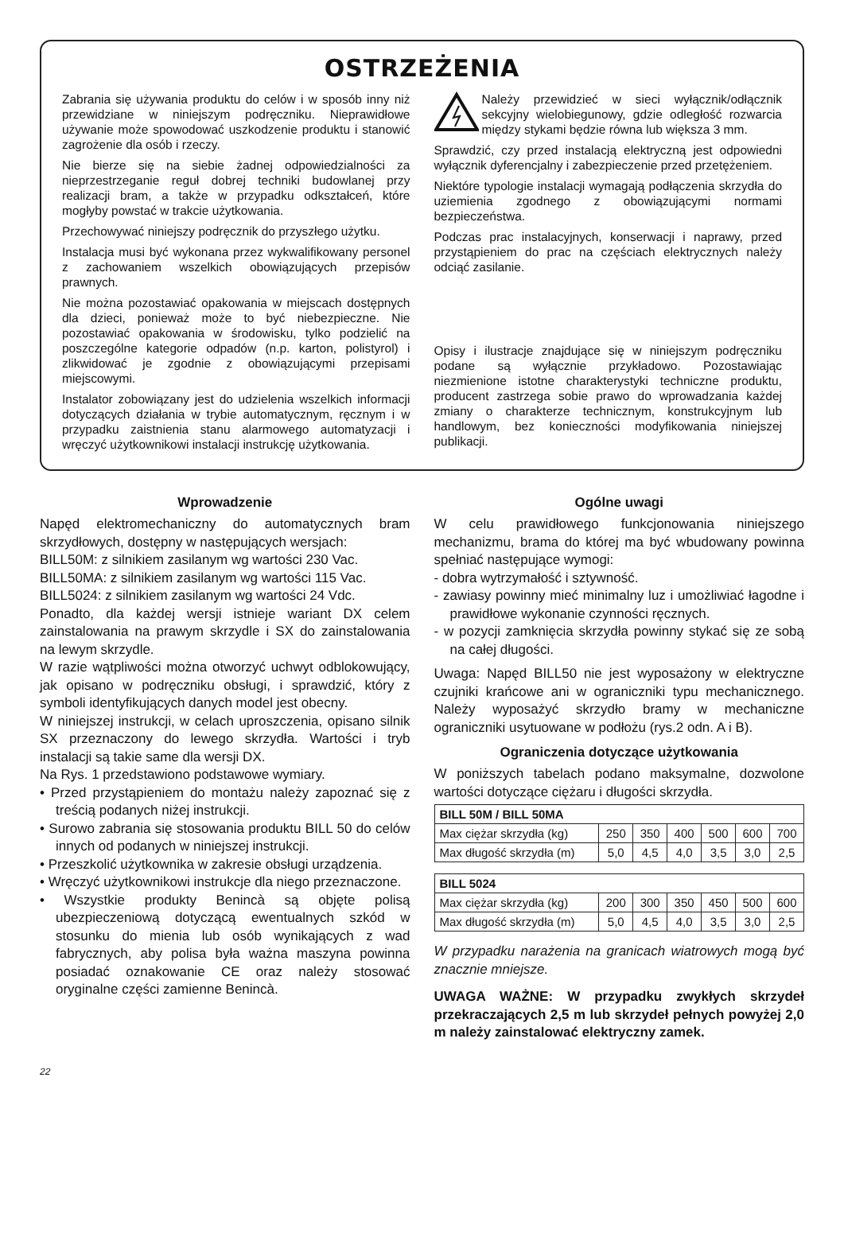OSTRZEŻENIA
Zabrania się używania produktu do celów i w sposób inny niż przewidziane w niniejszym podręczniku. Nieprawidłowe używanie może spowodować uszkodzenie produktu i stanowić zagrożenie dla osób i rzeczy.
Nie bierze się na siebie żadnej odpowiedzialności za nieprzestrzeganie reguł dobrej techniki budowlanej przy realizacji bram, a także w przypadku odkształceń, które mogłyby powstać w trakcie użytkowania.
Przechowywać niniejszy podręcznik do przyszłego użytku.
Instalacja musi być wykonana przez wykwalifikowany personel z zachowaniem wszelkich obowiązujących przepisów prawnych.
Nie można pozostawiać opakowania w miejscach dostępnych dla dzieci, ponieważ może to być niebezpieczne. Nie pozostawiać opakowania w środowisku, tylko podzielić na poszczególne kategorie odpadów (n.p. karton, polistyrol) i zlikwidować je zgodnie z obowiązującymi przepisami miejscowymi.
Instalator zobowiązany jest do udzielenia wszelkich informacji dotyczących działania w trybie automatycznym, ręcznym i w przypadku zaistnienia stanu alarmowego automatyzacji i wręczyć użytkownikowi instalacji instrukcję użytkowania.
Należy przewidzieć w sieci wyłącznik/odłącznik sekcyjny wielobiegunowy, gdzie odległość rozwarcia między stykami będzie równa lub większa 3 mm.
Sprawdzić, czy przed instalacją elektryczną jest odpowiedni wyłącznik dyferencjalny i zabezpieczenie przed przetężeniem.
Niektóre typologie instalacji wymagają podłączenia skrzydła do uziemienia zgodnego z obowiązującymi normami bezpieczeństwa.
Podczas prac instalacyjnych, konserwacji i naprawy, przed przystąpieniem do prac na częściach elektrycznych należy odciąć zasilanie.
Opisy i ilustracje znajdujące się w niniejszym podręczniku podane są wyłącznie przykładowo. Pozostawiając niezmienione istotne charakterystyki techniczne produktu, producent zastrzega sobie prawo do wprowadzania każdej zmiany o charakterze technicznym, konstrukcyjnym lub handlowym, bez konieczności modyfikowania niniejszej publikacji.
Wprowadzenie
Napęd elektromechaniczny do automatycznych bram skrzydłowych, dostępny w następujących wersjach:
BILL50M: z silnikiem zasilanym wg wartości 230 Vac.
BILL50MA: z silnikiem zasilanym wg wartości 115 Vac.
BILL5024: z silnikiem zasilanym wg wartości 24 Vdc.
Ponadto, dla każdej wersji istnieje wariant DX celem zainstalowania na prawym skrzydle i SX do zainstalowania na lewym skrzydle.
W razie wątpliwości można otworzyć uchwyt odblokowujący, jak opisano w podręczniku obsługi, i sprawdzić, który z symboli identyfikujących danych model jest obecny.
W niniejszej instrukcji, w celach uproszczenia, opisano silnik SX przeznaczony do lewego skrzydła. Wartości i tryb instalacji są takie same dla wersji DX.
Na Rys. 1 przedstawiono podstawowe wymiary.
• Przed przystąpieniem do montażu należy zapoznać się z treścią podanych niżej instrukcji.
• Surowo zabrania się stosowania produktu BILL 50 do celów innych od podanych w niniejszej instrukcji.
• Przeszkolić użytkownika w zakresie obsługi urządzenia.
• Wręczyć użytkownikowi instrukcje dla niego przeznaczone.
• Wszystkie produkty Benincà są objęte polisą ubezpieczeniową dotyczącą ewentualnych szkód w stosunku do mienia lub osób wynikających z wad fabrycznych, aby polisa była ważna maszyna powinna posiadać oznakowanie CE oraz należy stosować oryginalne części zamienne Benincà.
Ogólne uwagi
W celu prawidłowego funkcjonowania niniejszego mechanizmu, brama do której ma być wbudowany powinna spełniać następujące wymogi:
- dobra wytrzymałość i sztywność.
- zawiasy powinny mieć minimalny luz i umożliwiać łagodne i prawidłowe wykonanie czynności ręcznych.
- w pozycji zamknięcia skrzydła powinny stykać się ze sobą na całej długości.
Uwaga: Napęd BILL50 nie jest wyposażony w elektryczne czujniki krańcowe ani w ograniczniki typu mechanicznego. Należy wyposażyć skrzydło bramy w mechaniczne ograniczniki usytuowane w podłożu (rys.2 odn. A i B).
Ograniczenia dotyczące użytkowania
W poniższych tabelach podano maksymalne, dozwolone wartości dotyczące ciężaru i długości skrzydła.
| BILL 50M / BILL 50MA | | | | | | |
| --- | --- | --- | --- | --- | --- | --- |
| Max ciężar skrzydła (kg) | 250 | 350 | 400 | 500 | 600 | 700 |
| Max długość skrzydła (m) | 5,0 | 4,5 | 4,0 | 3,5 | 3,0 | 2,5 |
| BILL 5024 | | | | | | |
| --- | --- | --- | --- | --- | --- | --- |
| Max ciężar skrzydła (kg) | 200 | 300 | 350 | 450 | 500 | 600 |
| Max długość skrzydła (m) | 5,0 | 4,5 | 4,0 | 3,5 | 3,0 | 2,5 |
W przypadku narażenia na granicach wiatrowych mogą być znacznie mniejsze.
UWAGA WAŻNE: W przypadku zwykłych skrzydeł przekraczających 2,5 m lub skrzydeł pełnych powyżej 2,0 m należy zainstalować elektryczny zamek.
22